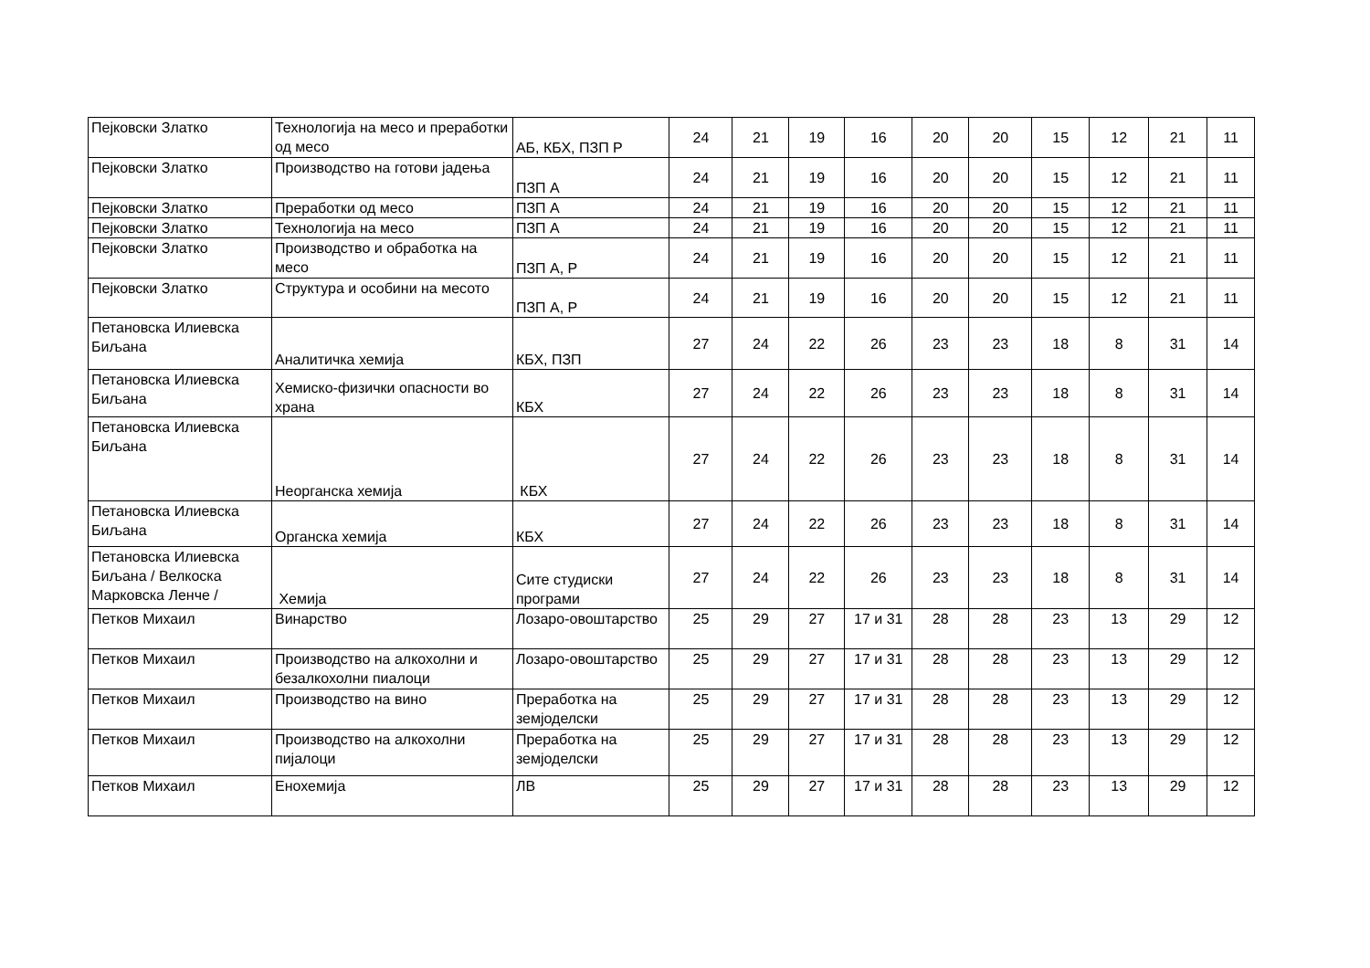| Пејковски Златко | Технологија на месо и преработки од месо | АБ, КБХ, ПЗП Р | 24 | 21 | 19 | 16 | 20 | 20 | 15 | 12 | 21 | 11 |
| Пејковски Златко | Производство на готови јадења | ПЗП А | 24 | 21 | 19 | 16 | 20 | 20 | 15 | 12 | 21 | 11 |
| Пејковски Златко | Преработки од месо | ПЗП А | 24 | 21 | 19 | 16 | 20 | 20 | 15 | 12 | 21 | 11 |
| Пејковски Златко | Технологија на месо | ПЗП А | 24 | 21 | 19 | 16 | 20 | 20 | 15 | 12 | 21 | 11 |
| Пејковски Златко | Производство и обработка на месо | ПЗП А, Р | 24 | 21 | 19 | 16 | 20 | 20 | 15 | 12 | 21 | 11 |
| Пејковски Златко | Структура и особини на месото | ПЗП А, Р | 24 | 21 | 19 | 16 | 20 | 20 | 15 | 12 | 21 | 11 |
| Петановска Илиевска Биљана | Аналитичка хемија | КБХ, ПЗП | 27 | 24 | 22 | 26 | 23 | 23 | 18 | 8 | 31 | 14 |
| Петановска Илиевска Биљана | Хемиско-физички опасности во храна | КБХ | 27 | 24 | 22 | 26 | 23 | 23 | 18 | 8 | 31 | 14 |
| Петановска Илиевска Биљана | Неорганска хемија | КБХ | 27 | 24 | 22 | 26 | 23 | 23 | 18 | 8 | 31 | 14 |
| Петановска Илиевска Биљана | Органска хемија | КБХ | 27 | 24 | 22 | 26 | 23 | 23 | 18 | 8 | 31 | 14 |
| Петановска Илиевска Биљана / Велкоска Марковска Ленче / | Хемија | Сите студиски програми | 27 | 24 | 22 | 26 | 23 | 23 | 18 | 8 | 31 | 14 |
| Петков Михаил | Винарство | Лозаро-овоштарство | 25 | 29 | 27 | 17 и 31 | 28 | 28 | 23 | 13 | 29 | 12 |
| Петков Михаил | Производство на алкохолни и безалкохолни пиалоци | Лозаро-овоштарство | 25 | 29 | 27 | 17 и 31 | 28 | 28 | 23 | 13 | 29 | 12 |
| Петков Михаил | Производство на вино | Преработка на земјоделски | 25 | 29 | 27 | 17 и 31 | 28 | 28 | 23 | 13 | 29 | 12 |
| Петков Михаил | Производство на алкохолни пијалоци | Преработка на земјоделски | 25 | 29 | 27 | 17 и 31 | 28 | 28 | 23 | 13 | 29 | 12 |
| Петков Михаил | Енохемија | ЛВ | 25 | 29 | 27 | 17 и 31 | 28 | 28 | 23 | 13 | 29 | 12 |